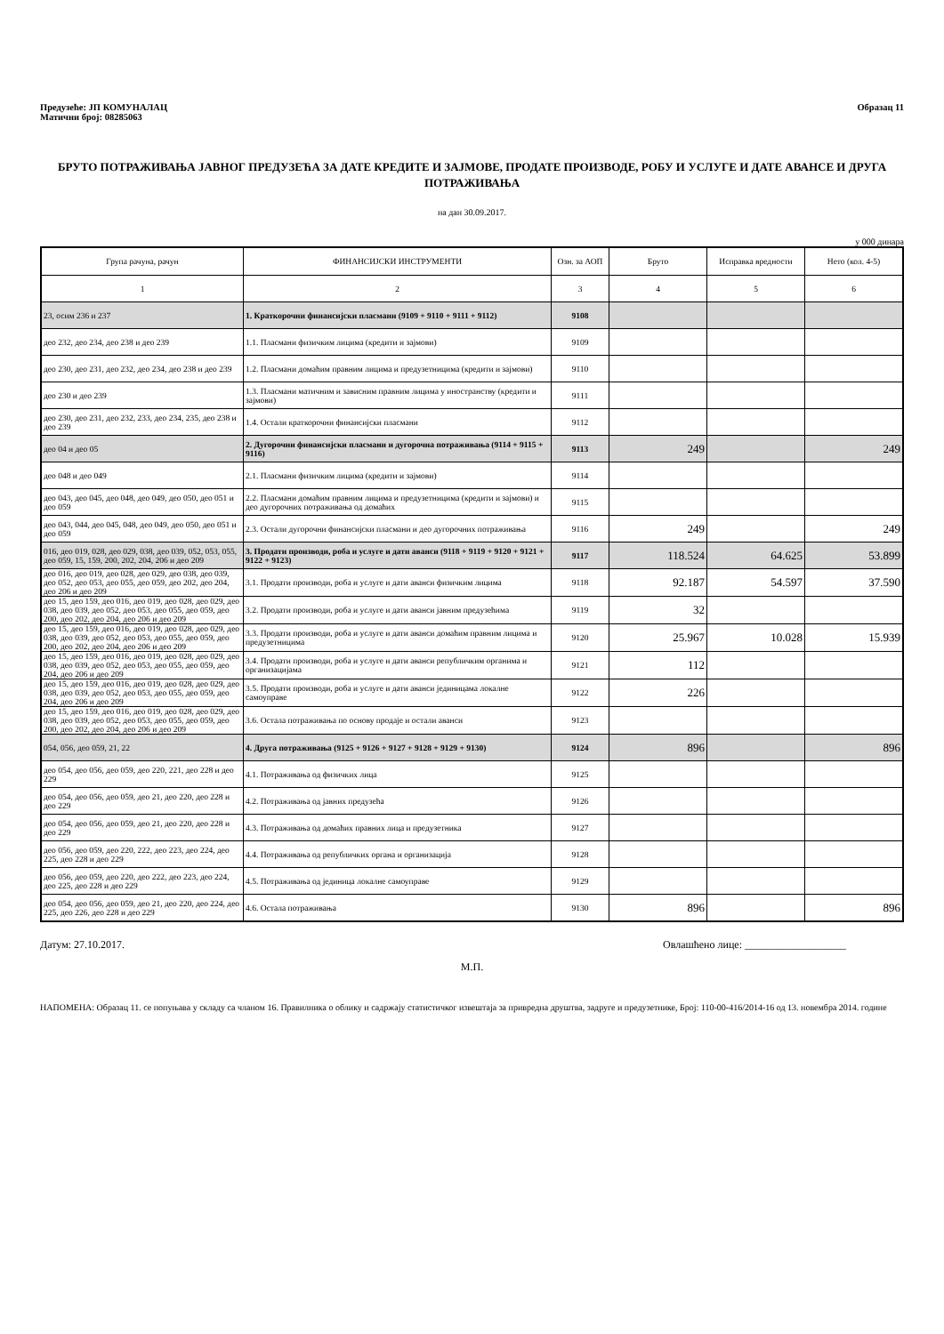Предузеће: ЈП КОМУНАЛАЦ
Матични број: 08285063
Образац 11
БРУТО ПОТРАЖИВАЊА ЈАВНОГ ПРЕДУЗЕЋА ЗА ДАТЕ КРЕДИТЕ И ЗАЈМОВЕ, ПРОДАТЕ ПРОИЗВОДЕ, РОБУ И УСЛУГЕ И ДАТЕ АВАНСЕ И ДРУГА ПОТРАЖИВАЊА
на дан 30.09.2017.
у 000 динара
| Група рачуна, рачун | ФИНАНСИЈСКИ ИНСТРУМЕНТИ | Озн. за АОП | Бруто | Исправка вредности | Нето (кол. 4-5) |
| --- | --- | --- | --- | --- | --- |
| 1 | 2 | 3 | 4 | 5 | 6 |
| 23, осим 236 и 237 | 1. Краткорочни финансијски пласмани (9109 + 9110 + 9111 + 9112) | 9108 | | | |
| део 232, део 234, део 238 и део 239 | 1.1. Пласмани физичким лицима (кредити и зајмови) | 9109 | | | |
| део 230, део 231, део 232, део 234, део 238 и део 239 | 1.2. Пласмани домаћим правним лицима и предузетницима (кредити и зајмови) | 9110 | | | |
| део 230 и део 239 | 1.3. Пласмани матичним и зависним правним лицима у иностранству (кредити и зајмови) | 9111 | | | |
| део 230, део 231, део 232, 233, део 234, 235, део 238 и део 239 | 1.4. Остали краткорочни финансијски пласмани | 9112 | | | |
| део 04 и део 05 | 2. Дугорочни финансијски пласмани и дугорочна потраживања (9114 + 9115 + 9116) | 9113 | 249 | | 249 |
| део 048 и део 049 | 2.1. Пласмани физичким лицима (кредити и зајмови) | 9114 | | | |
| део 043, део 045, део 048, део 049, део 050, део 051 и део 059 | 2.2. Пласмани домаћим правним лицима и предузетницима (кредити и зајмови) и део дугорочних потраживања од домаћих | 9115 | | | |
| део 043, 044, део 045, 048, део 049, део 050, део 051 и део 059 | 2.3. Остали дугорочни финансијски пласмани и део дугорочних потраживања | 9116 | 249 | | 249 |
| 016, део 019, 028, део 029, 038, део 039, 052, 053, 055, део 059, 15, 159, 200, 202, 204, 206 и део 209 | 3. Продати производи, роба и услуге и дати аванси (9118 + 9119 + 9120 + 9121 + 9122 + 9123) | 9117 | 118.524 | 64.625 | 53.899 |
| део 016, део 019, део 028, део 029, део 038, део 039, део 052, део 053, део 055, део 059, део 202, део 204, део 206 и део 209 | 3.1. Продати производи, роба и услуге и дати аванси физичким лицима | 9118 | 92.187 | 54.597 | 37.590 |
| део 15, део 159, део 016, део 019, део 028, део 029, део 038, део 039, део 052, део 053, део 055, део 059, део 200, део 202, део 204, део 206 и део 209 | 3.2. Продати производи, роба и услуге и дати аванси јавним предузећима | 9119 | 32 | | |
| део 15, део 159, део 016, део 019, део 028, део 029, део 038, део 039, део 052, део 053, део 055, део 059, део 200, део 202, део 204, део 206 и део 209 | 3.3. Продати производи, роба и услуге и дати аванси домаћим правним лицима и предузетницима | 9120 | 25.967 | 10.028 | 15.939 |
| део 15, део 159, део 016, део 019, део 028, део 029, део 038, део 039, део 052, део 053, део 055, део 059, део 204, део 206 и део 209 | 3.4. Продати производи, роба и услуге и дати аванси републичким органима и организацијама | 9121 | 112 | | |
| део 15, део 159, део 016, део 019, део 028, део 029, део 038, део 039, део 052, део 053, део 055, део 059, део 204, део 206 и део 209 | 3.5. Продати производи, роба и услуге и дати аванси јединицама локалне самоуправе | 9122 | 226 | | |
| део 15, део 159, део 016, део 019, део 028, део 029, део 038, део 039, део 052, део 053, део 055, део 059, део 200, део 202, део 204, део 206 и део 209 | 3.6. Остала потраживања по основу продаје и остали аванси | 9123 | | | |
| 054, 056, део 059, 21, 22 | 4. Друга потраживања (9125 + 9126 + 9127 + 9128 + 9129 + 9130) | 9124 | 896 | | 896 |
| део 054, део 056, део 059, део 220, 221, део 228 и део 229 | 4.1. Потраживања од физичких лица | 9125 | | | |
| део 054, део 056, део 059, део 21, део 220, део 228 и део 229 | 4.2. Потраживања од јавних предузећа | 9126 | | | |
| део 054, део 056, део 059, део 21, део 220, део 228 и део 229 | 4.3. Потраживања од домаћих правних лица и предузетника | 9127 | | | |
| део 056, део 059, део 220, 222, део 223, део 224, део 225, део 228 и део 229 | 4.4. Потраживања од републичких органа и организација | 9128 | | | |
| део 056, део 059, део 220, део 222, део 223, део 224, део 225, део 228 и део 229 | 4.5. Потраживања од јединица локалне самоуправе | 9129 | | | |
| део 054, део 056, део 059, део 21, део 220, део 224, део 225, део 226, део 228 и део 229 | 4.6. Остала потраживања | 9130 | 896 | | 896 |
Датум: 27.10.2017. Овлашћено лице: ___________________
М.П.
НАПОМЕНА: Образац 11. се попуњава у складу са чланом 16. Правилника о облику и садржају статистичког извештаја за привредна друштва, задруге и предузетнике, Број: 110-00-416/2014-16 од 13. новембра 2014. године